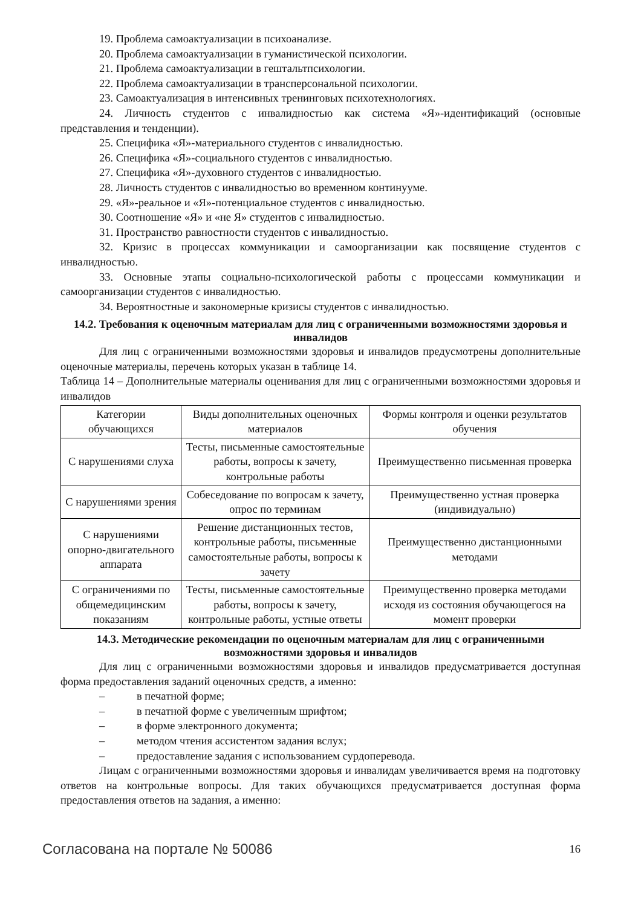19. Проблема самоактуализации в психоанализе.
20. Проблема самоактуализации в гуманистической психологии.
21. Проблема самоактуализации в гештальтпсихологии.
22. Проблема самоактуализации в трансперсональной психологии.
23. Самоактуализация в интенсивных тренинговых психотехнологиях.
24. Личность студентов с инвалидностью как система «Я»-идентификаций (основные представления и тенденции).
25. Специфика «Я»-материального студентов с инвалидностью.
26. Специфика «Я»-социального студентов с инвалидностью.
27. Специфика «Я»-духовного студентов с инвалидностью.
28. Личность студентов с инвалидностью во временном континууме.
29. «Я»-реальное и «Я»-потенциальное студентов с инвалидностью.
30. Соотношение «Я» и «не Я» студентов с инвалидностью.
31. Пространство равностности студентов с инвалидностью.
32. Кризис в процессах коммуникации и самоорганизации как посвящение студентов с инвалидностью.
33. Основные этапы социально-психологической работы с процессами коммуникации и самоорганизации студентов с инвалидностью.
34. Вероятностные и закономерные кризисы студентов с инвалидностью.
14.2. Требования к оценочным материалам для лиц с ограниченными возможностями здоровья и инвалидов
Для лиц с ограниченными возможностями здоровья и инвалидов предусмотрены дополнительные оценочные материалы, перечень которых указан в таблице 14.
Таблица 14 – Дополнительные материалы оценивания для лиц с ограниченными возможностями здоровья и инвалидов
| Категории обучающихся | Виды дополнительных оценочных материалов | Формы контроля и оценки результатов обучения |
| С нарушениями слуха | Тесты, письменные самостоятельные работы, вопросы к зачету, контрольные работы | Преимущественно письменная проверка |
| С нарушениями зрения | Собеседование по вопросам к зачету, опрос по терминам | Преимущественно устная проверка (индивидуально) |
| С нарушениями опорно-двигательного аппарата | Решение дистанционных тестов, контрольные работы, письменные самостоятельные работы, вопросы к зачету | Преимущественно дистанционными методами |
| С ограничениями по общемедицинским показаниям | Тесты, письменные самостоятельные работы, вопросы к зачету, контрольные работы, устные ответы | Преимущественно проверка методами исходя из состояния обучающегося на момент проверки |
14.3. Методические рекомендации по оценочным материалам для лиц с ограниченными возможностями здоровья и инвалидов
Для лиц с ограниченными возможностями здоровья и инвалидов предусматривается доступная форма предоставления заданий оценочных средств, а именно:
– в печатной форме;
– в печатной форме с увеличенным шрифтом;
– в форме электронного документа;
– методом чтения ассистентом задания вслух;
– предоставление задания с использованием сурдоперевода.
Лицам с ограниченными возможностями здоровья и инвалидам увеличивается время на подготовку ответов на контрольные вопросы. Для таких обучающихся предусматривается доступная форма предоставления ответов на задания, а именно:
Согласована на портале № 50086 16